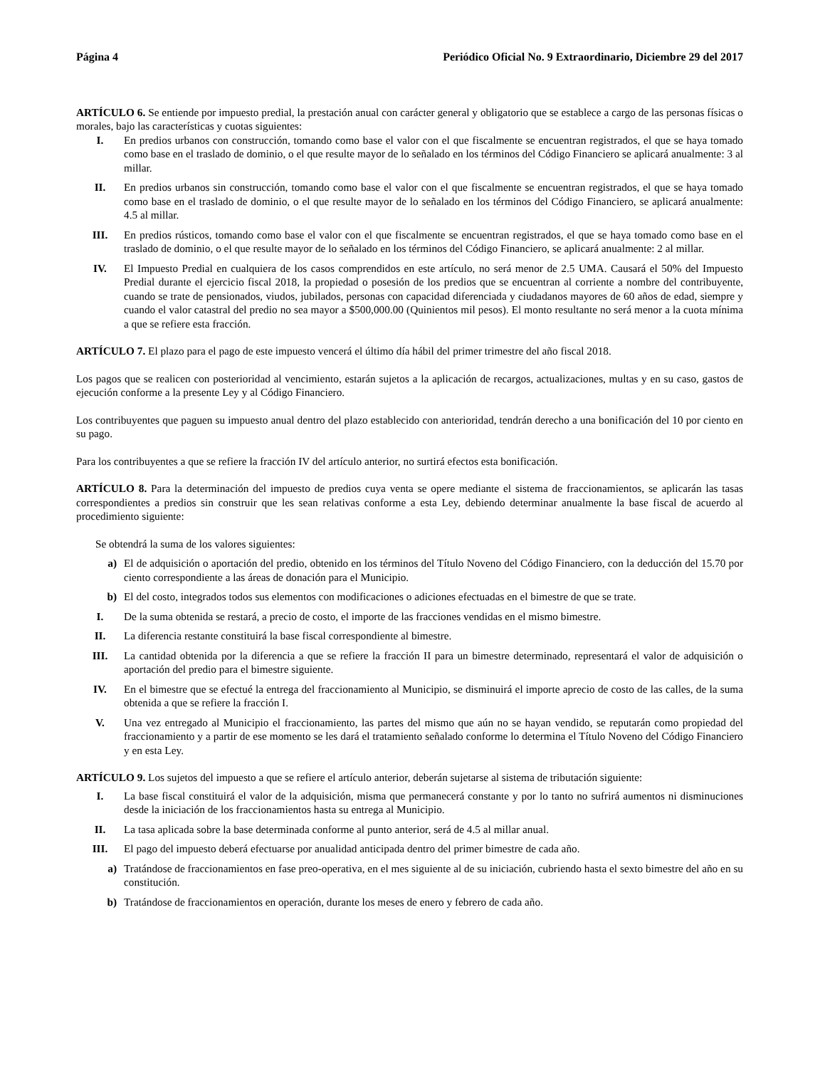Página 4 Periódico Oficial No. 9 Extraordinario, Diciembre 29 del 2017
ARTÍCULO 6. Se entiende por impuesto predial, la prestación anual con carácter general y obligatorio que se establece a cargo de las personas físicas o morales, bajo las características y cuotas siguientes:
I. En predios urbanos con construcción, tomando como base el valor con el que fiscalmente se encuentran registrados, el que se haya tomado como base en el traslado de dominio, o el que resulte mayor de lo señalado en los términos del Código Financiero se aplicará anualmente: 3 al millar.
II. En predios urbanos sin construcción, tomando como base el valor con el que fiscalmente se encuentran registrados, el que se haya tomado como base en el traslado de dominio, o el que resulte mayor de lo señalado en los términos del Código Financiero, se aplicará anualmente: 4.5 al millar.
III. En predios rústicos, tomando como base el valor con el que fiscalmente se encuentran registrados, el que se haya tomado como base en el traslado de dominio, o el que resulte mayor de lo señalado en los términos del Código Financiero, se aplicará anualmente: 2 al millar.
IV. El Impuesto Predial en cualquiera de los casos comprendidos en este artículo, no será menor de 2.5 UMA. Causará el 50% del Impuesto Predial durante el ejercicio fiscal 2018, la propiedad o posesión de los predios que se encuentran al corriente a nombre del contribuyente, cuando se trate de pensionados, viudos, jubilados, personas con capacidad diferenciada y ciudadanos mayores de 60 años de edad, siempre y cuando el valor catastral del predio no sea mayor a $500,000.00 (Quinientos mil pesos). El monto resultante no será menor a la cuota mínima a que se refiere esta fracción.
ARTÍCULO 7. El plazo para el pago de este impuesto vencerá el último día hábil del primer trimestre del año fiscal 2018.
Los pagos que se realicen con posterioridad al vencimiento, estarán sujetos a la aplicación de recargos, actualizaciones, multas y en su caso, gastos de ejecución conforme a la presente Ley y al Código Financiero.
Los contribuyentes que paguen su impuesto anual dentro del plazo establecido con anterioridad, tendrán derecho a una bonificación del 10 por ciento en su pago.
Para los contribuyentes a que se refiere la fracción IV del artículo anterior, no surtirá efectos esta bonificación.
ARTÍCULO 8. Para la determinación del impuesto de predios cuya venta se opere mediante el sistema de fraccionamientos, se aplicarán las tasas correspondientes a predios sin construir que les sean relativas conforme a esta Ley, debiendo determinar anualmente la base fiscal de acuerdo al procedimiento siguiente:
Se obtendrá la suma de los valores siguientes:
a) El de adquisición o aportación del predio, obtenido en los términos del Título Noveno del Código Financiero, con la deducción del 15.70 por ciento correspondiente a las áreas de donación para el Municipio.
b) El del costo, integrados todos sus elementos con modificaciones o adiciones efectuadas en el bimestre de que se trate.
I. De la suma obtenida se restará, a precio de costo, el importe de las fracciones vendidas en el mismo bimestre.
II. La diferencia restante constituirá la base fiscal correspondiente al bimestre.
III. La cantidad obtenida por la diferencia a que se refiere la fracción II para un bimestre determinado, representará el valor de adquisición o aportación del predio para el bimestre siguiente.
IV. En el bimestre que se efectué la entrega del fraccionamiento al Municipio, se disminuirá el importe aprecio de costo de las calles, de la suma obtenida a que se refiere la fracción I.
V. Una vez entregado al Municipio el fraccionamiento, las partes del mismo que aún no se hayan vendido, se reputarán como propiedad del fraccionamiento y a partir de ese momento se les dará el tratamiento señalado conforme lo determina el Título Noveno del Código Financiero y en esta Ley.
ARTÍCULO 9. Los sujetos del impuesto a que se refiere el artículo anterior, deberán sujetarse al sistema de tributación siguiente:
I. La base fiscal constituirá el valor de la adquisición, misma que permanecerá constante y por lo tanto no sufrirá aumentos ni disminuciones desde la iniciación de los fraccionamientos hasta su entrega al Municipio.
II. La tasa aplicada sobre la base determinada conforme al punto anterior, será de 4.5 al millar anual.
III. El pago del impuesto deberá efectuarse por anualidad anticipada dentro del primer bimestre de cada año.
a) Tratándose de fraccionamientos en fase preo-operativa, en el mes siguiente al de su iniciación, cubriendo hasta el sexto bimestre del año en su constitución.
b) Tratándose de fraccionamientos en operación, durante los meses de enero y febrero de cada año.